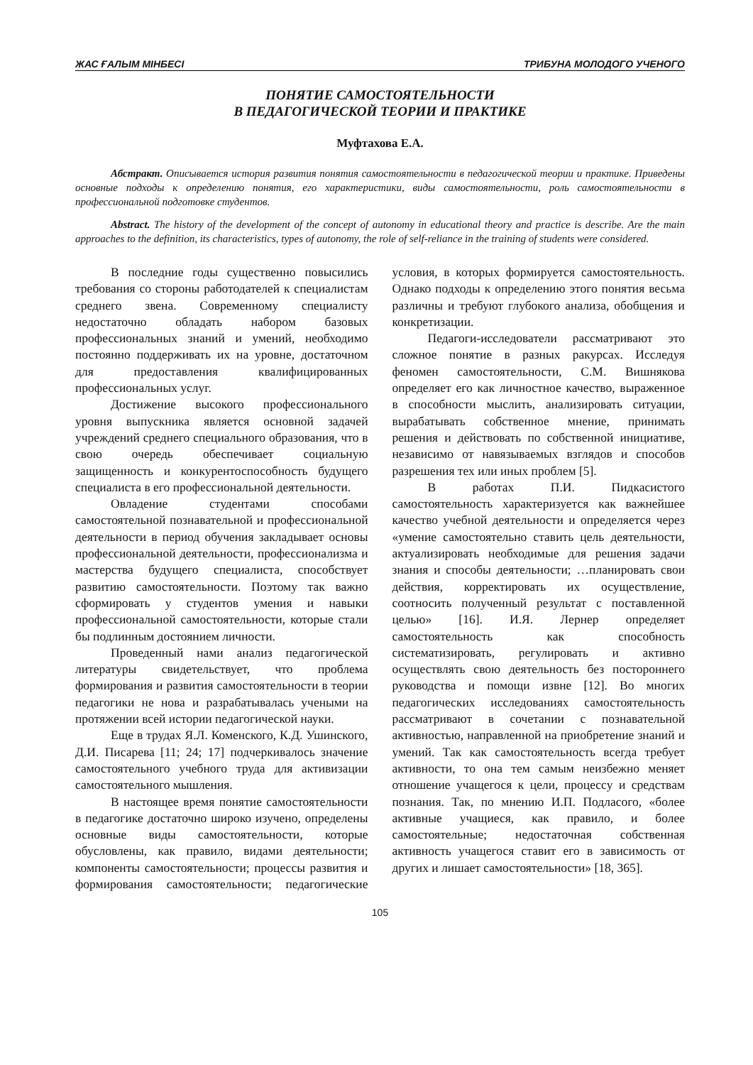ЖАС ҒАЛЫМ МІНБЕСІ ТРИБУНА МОЛОДОГО УЧЕНОГО
ПОНЯТИЕ САМОСТОЯТЕЛЬНОСТИ
В ПЕДАГОГИЧЕСКОЙ ТЕОРИИ И ПРАКТИКЕ
Муфтахова Е.А.
Абстракт. Описывается история развития понятия самостоятельности в педагогической теории и практике. Приведены основные подходы к определению понятия, его характеристики, виды самостоятельности, роль самостоятельности в профессиональной подготовке студентов.
Abstract. The history of the development of the concept of autonomy in educational theory and practice is describe. Are the main approaches to the definition, its characteristics, types of autonomy, the role of self-reliance in the training of students were considered.
В последние годы существенно повысились требования со стороны работодателей к специалистам среднего звена. Современному специалисту недостаточно обладать набором базовых профессиональных знаний и умений, необходимо постоянно поддерживать их на уровне, достаточном для предоставления квалифицированных профессиональных услуг.
Достижение высокого профессионального уровня выпускника является основной задачей учреждений среднего специального образования, что в свою очередь обеспечивает социальную защищенность и конкурентоспособность будущего специалиста в его профессиональной деятельности.
Овладение студентами способами самостоятельной познавательной и профессиональной деятельности в период обучения закладывает основы профессиональной деятельности, профессионализма и мастерства будущего специалиста, способствует развитию самостоятельности. Поэтому так важно сформировать у студентов умения и навыки профессиональной самостоятельности, которые стали бы подлинным достоянием личности.
Проведенный нами анализ педагогической литературы свидетельствует, что проблема формирования и развития самостоятельности в теории педагогики не нова и разрабатывалась учеными на протяжении всей истории педагогической науки.
Еще в трудах Я.Л. Коменского, К.Д. Ушинского, Д.И. Писарева [11; 24; 17] подчеркивалось значение самостоятельного учебного труда для активизации самостоятельного мышления.
В настоящее время понятие самостоятельности в педагогике достаточно широко изучено, определены основные виды самостоятельности, которые обусловлены, как правило, видами деятельности; компоненты самостоятельности; процессы развития и формирования самостоятельности; педагогические условия, в которых формируется самостоятельность. Однако подходы к определению этого понятия весьма различны и требуют глубокого анализа, обобщения и конкретизации.
Педагоги-исследователи рассматривают это сложное понятие в разных ракурсах. Исследуя феномен самостоятельности, С.М. Вишнякова определяет его как личностное качество, выраженное в способности мыслить, анализировать ситуации, вырабатывать собственное мнение, принимать решения и действовать по собственной инициативе, независимо от навязываемых взглядов и способов разрешения тех или иных проблем [5].
В работах П.И. Пидкасистого самостоятельность характеризуется как важнейшее качество учебной деятельности и определяется через «умение самостоятельно ставить цель деятельности, актуализировать необходимые для решения задачи знания и способы деятельности; …планировать свои действия, корректировать их осуществление, соотносить полученный результат с поставленной целью» [16]. И.Я. Лернер определяет самостоятельность как способность систематизировать, регулировать и активно осуществлять свою деятельность без постороннего руководства и помощи извне [12]. Во многих педагогических исследованиях самостоятельность рассматривают в сочетании с познавательной активностью, направленной на приобретение знаний и умений. Так как самостоятельность всегда требует активности, то она тем самым неизбежно меняет отношение учащегося к цели, процессу и средствам познания. Так, по мнению И.П. Подласого, «более активные учащиеся, как правило, и более самостоятельные; недостаточная собственная активность учащегося ставит его в зависимость от других и лишает самостоятельности» [18, 365].
105